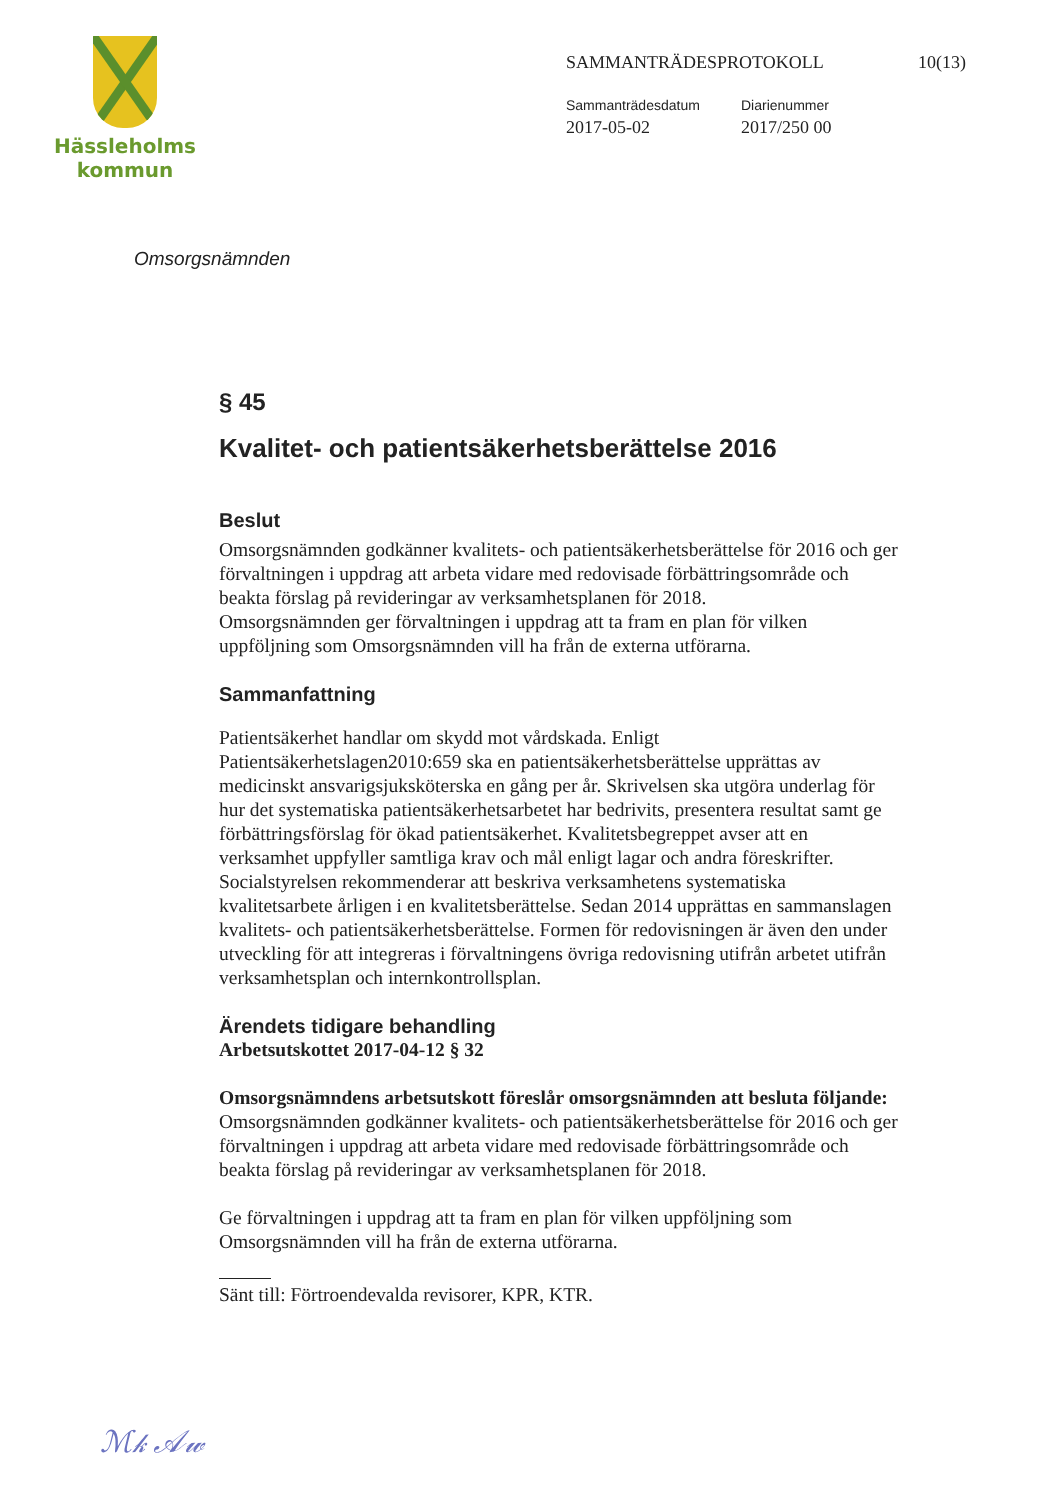Hässleholms
kommun
SAMMANTRÄDESPROTOKOLL 10(13)
Sammanträdesdatum
2017-05-02
Diarienummer
2017/250 00
Omsorgsnämnden
§ 45
Kvalitet- och patientsäkerhetsberättelse 2016
Beslut
Omsorgsnämnden godkänner kvalitets- och patientsäkerhetsberättelse för 2016 och ger förvaltningen i uppdrag att arbeta vidare med redovisade förbättringsområde och beakta förslag på revideringar av verksamhetsplanen för 2018.
Omsorgsnämnden ger förvaltningen i uppdrag att ta fram en plan för vilken uppföljning som Omsorgsnämnden vill ha från de externa utförarna.
Sammanfattning
Patientsäkerhet handlar om skydd mot vårdskada. Enligt Patientsäkerhetslagen2010:659 ska en patientsäkerhetsberättelse upprättas av medicinskt ansvarigsjuksköterska en gång per år. Skrivelsen ska utgöra underlag för hur det systematiska patientsäkerhetsarbetet har bedrivits, presentera resultat samt ge förbättringsförslag för ökad patientsäkerhet. Kvalitetsbegreppet avser att en verksamhet uppfyller samtliga krav och mål enligt lagar och andra föreskrifter. Socialstyrelsen rekommenderar att beskriva verksamhetens systematiska kvalitetsarbete årligen i en kvalitetsberättelse. Sedan 2014 upprättas en sammanslagen kvalitets- och patientsäkerhetsberättelse. Formen för redovisningen är även den under utveckling för att integreras i förvaltningens övriga redovisning utifrån arbetet utifrån verksamhetsplan och internkontrollsplan.
Ärendets tidigare behandling
Arbetsutskottet 2017-04-12 § 32
Omsorgsnämndens arbetsutskott föreslår omsorgsnämnden att besluta följande:
Omsorgsnämnden godkänner kvalitets- och patientsäkerhetsberättelse för 2016 och ger förvaltningen i uppdrag att arbeta vidare med redovisade förbättringsområde och beakta förslag på revideringar av verksamhetsplanen för 2018.
Ge förvaltningen i uppdrag att ta fram en plan för vilken uppföljning som Omsorgsnämnden vill ha från de externa utförarna.
Sänt till: Förtroendevalda revisorer, KPR, KTR.
ℳ𝓀 𝒜𝓌